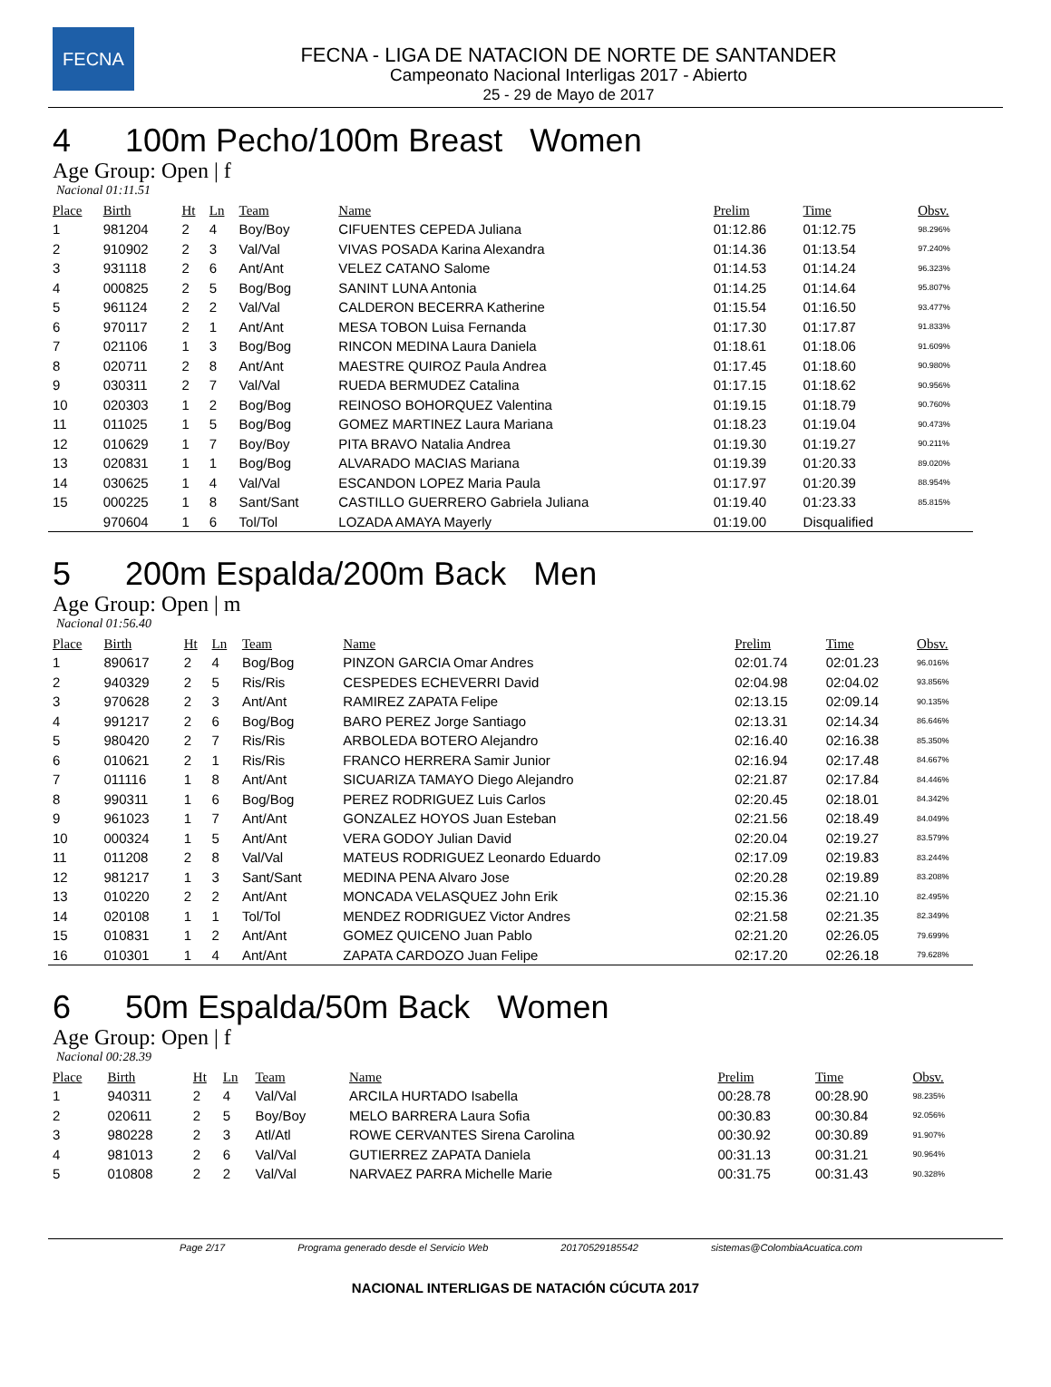FECNA
FECNA - LIGA DE NATACION DE NORTE DE SANTANDER
Campeonato Nacional Interligas 2017 - Abierto
25 - 29 de Mayo de 2017
4 100m Pecho/100m Breast Women
Age Group: Open | f
Nacional 01:11.51
| Place | Birth | Ht | Ln | Team | Name | Prelim | Time | Obsv. |
| --- | --- | --- | --- | --- | --- | --- | --- | --- |
| 1 | 981204 | 2 | 4 | Boy/Boy | CIFUENTES CEPEDA Juliana | 01:12.86 | 01:12.75 | 98.296% |
| 2 | 910902 | 2 | 3 | Val/Val | VIVAS POSADA Karina Alexandra | 01:14.36 | 01:13.54 | 97.240% |
| 3 | 931118 | 2 | 6 | Ant/Ant | VELEZ CATANO Salome | 01:14.53 | 01:14.24 | 96.323% |
| 4 | 000825 | 2 | 5 | Bog/Bog | SANINT LUNA Antonia | 01:14.25 | 01:14.64 | 95.807% |
| 5 | 961124 | 2 | 2 | Val/Val | CALDERON BECERRA Katherine | 01:15.54 | 01:16.50 | 93.477% |
| 6 | 970117 | 2 | 1 | Ant/Ant | MESA TOBON Luisa Fernanda | 01:17.30 | 01:17.87 | 91.833% |
| 7 | 021106 | 1 | 3 | Bog/Bog | RINCON MEDINA Laura Daniela | 01:18.61 | 01:18.06 | 91.609% |
| 8 | 020711 | 2 | 8 | Ant/Ant | MAESTRE QUIROZ Paula Andrea | 01:17.45 | 01:18.60 | 90.980% |
| 9 | 030311 | 2 | 7 | Val/Val | RUEDA BERMUDEZ Catalina | 01:17.15 | 01:18.62 | 90.956% |
| 10 | 020303 | 1 | 2 | Bog/Bog | REINOSO BOHORQUEZ Valentina | 01:19.15 | 01:18.79 | 90.760% |
| 11 | 011025 | 1 | 5 | Bog/Bog | GOMEZ MARTINEZ Laura Mariana | 01:18.23 | 01:19.04 | 90.473% |
| 12 | 010629 | 1 | 7 | Boy/Boy | PITA BRAVO Natalia Andrea | 01:19.30 | 01:19.27 | 90.211% |
| 13 | 020831 | 1 | 1 | Bog/Bog | ALVARADO MACIAS Mariana | 01:19.39 | 01:20.33 | 89.020% |
| 14 | 030625 | 1 | 4 | Val/Val | ESCANDON LOPEZ Maria Paula | 01:17.97 | 01:20.39 | 88.954% |
| 15 | 000225 | 1 | 8 | Sant/Sant | CASTILLO GUERRERO Gabriela Juliana | 01:19.40 | 01:23.33 | 85.815% |
| | 970604 | 1 | 6 | Tol/Tol | LOZADA AMAYA Mayerly | 01:19.00 | Disqualified | |
5 200m Espalda/200m Back Men
Age Group: Open | m
Nacional 01:56.40
| Place | Birth | Ht | Ln | Team | Name | Prelim | Time | Obsv. |
| --- | --- | --- | --- | --- | --- | --- | --- | --- |
| 1 | 890617 | 2 | 4 | Bog/Bog | PINZON GARCIA Omar Andres | 02:01.74 | 02:01.23 | 96.016% |
| 2 | 940329 | 2 | 5 | Ris/Ris | CESPEDES ECHEVERRI David | 02:04.98 | 02:04.02 | 93.856% |
| 3 | 970628 | 2 | 3 | Ant/Ant | RAMIREZ ZAPATA Felipe | 02:13.15 | 02:09.14 | 90.135% |
| 4 | 991217 | 2 | 6 | Bog/Bog | BARO PEREZ Jorge Santiago | 02:13.31 | 02:14.34 | 86.646% |
| 5 | 980420 | 2 | 7 | Ris/Ris | ARBOLEDA BOTERO Alejandro | 02:16.40 | 02:16.38 | 85.350% |
| 6 | 010621 | 2 | 1 | Ris/Ris | FRANCO HERRERA Samir Junior | 02:16.94 | 02:17.48 | 84.667% |
| 7 | 011116 | 1 | 8 | Ant/Ant | SICUARIZA TAMAYO Diego Alejandro | 02:21.87 | 02:17.84 | 84.446% |
| 8 | 990311 | 1 | 6 | Bog/Bog | PEREZ RODRIGUEZ Luis Carlos | 02:20.45 | 02:18.01 | 84.342% |
| 9 | 961023 | 1 | 7 | Ant/Ant | GONZALEZ HOYOS Juan Esteban | 02:21.56 | 02:18.49 | 84.049% |
| 10 | 000324 | 1 | 5 | Ant/Ant | VERA GODOY Julian David | 02:20.04 | 02:19.27 | 83.579% |
| 11 | 011208 | 2 | 8 | Val/Val | MATEUS RODRIGUEZ Leonardo Eduardo | 02:17.09 | 02:19.83 | 83.244% |
| 12 | 981217 | 1 | 3 | Sant/Sant | MEDINA PENA Alvaro Jose | 02:20.28 | 02:19.89 | 83.208% |
| 13 | 010220 | 2 | 2 | Ant/Ant | MONCADA VELASQUEZ John Erik | 02:15.36 | 02:21.10 | 82.495% |
| 14 | 020108 | 1 | 1 | Tol/Tol | MENDEZ RODRIGUEZ Victor Andres | 02:21.58 | 02:21.35 | 82.349% |
| 15 | 010831 | 1 | 2 | Ant/Ant | GOMEZ QUICENO Juan Pablo | 02:21.20 | 02:26.05 | 79.699% |
| 16 | 010301 | 1 | 4 | Ant/Ant | ZAPATA CARDOZO Juan Felipe | 02:17.20 | 02:26.18 | 79.628% |
6 50m Espalda/50m Back Women
Age Group: Open | f
Nacional 00:28.39
| Place | Birth | Ht | Ln | Team | Name | Prelim | Time | Obsv. |
| --- | --- | --- | --- | --- | --- | --- | --- | --- |
| 1 | 940311 | 2 | 4 | Val/Val | ARCILA HURTADO Isabella | 00:28.78 | 00:28.90 | 98.235% |
| 2 | 020611 | 2 | 5 | Boy/Boy | MELO BARRERA Laura Sofia | 00:30.83 | 00:30.84 | 92.056% |
| 3 | 980228 | 2 | 3 | Atl/Atl | ROWE CERVANTES Sirena Carolina | 00:30.92 | 00:30.89 | 91.907% |
| 4 | 981013 | 2 | 6 | Val/Val | GUTIERREZ ZAPATA Daniela | 00:31.13 | 00:31.21 | 90.964% |
| 5 | 010808 | 2 | 2 | Val/Val | NARVAEZ PARRA Michelle Marie | 00:31.75 | 00:31.43 | 90.328% |
Page 2/17 Programa generado desde el Servicio Web 20170529185542 sistemas@ColombiaAcuatica.com
NACIONAL INTERLIGAS DE NATACIÓN CÚCUTA 2017